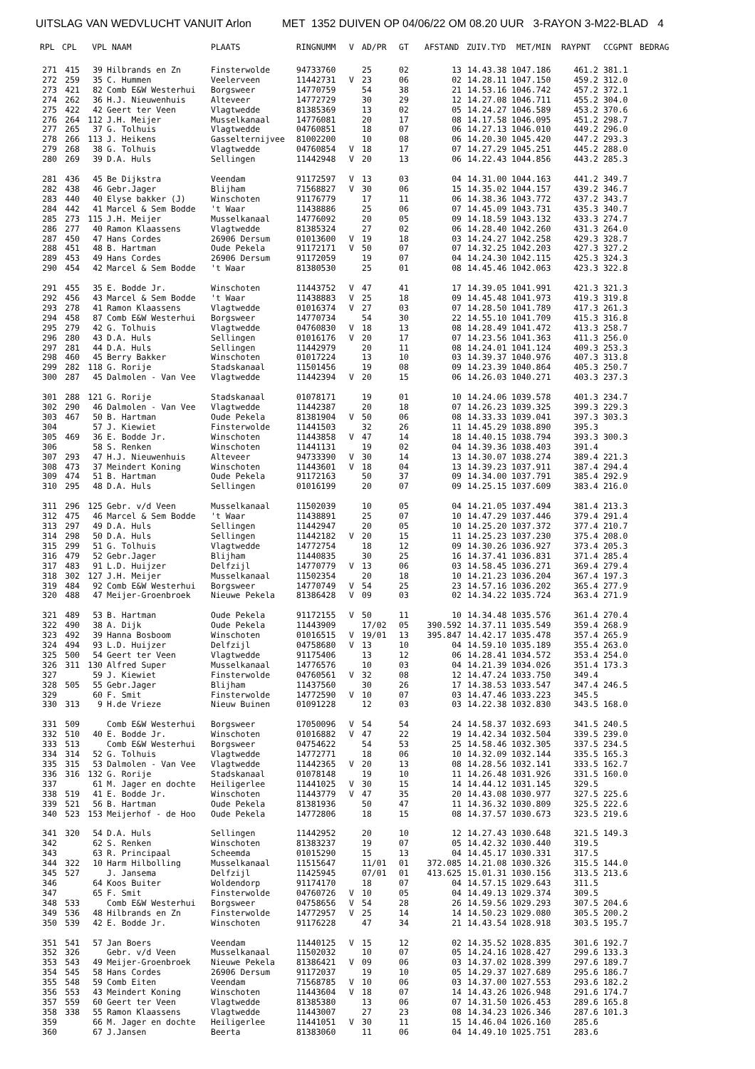UITSLAG VAN WEDVLUCHT VANUIT Arlon MET 1352 DUIVEN OP 04/06/22 OM 08.20 UUR 3-RAYON 3-M22-BLAD 4
| RPL | CPL | VPL | NAAM | PLAATS | RINGNUMM | V | AD/PR | GT | AFSTAND | ZUIV.TYD | MET/MIN | RAYPNT | CCGPNT | BEDRAG |
| --- | --- | --- | --- | --- | --- | --- | --- | --- | --- | --- | --- | --- | --- | --- |
| 271 | 415 | 39 | Hilbrands en Zn | Finsterwolde | 94733760 | | 25 | 02 | 13 | 14.43.38 | 1047.186 | 461.2 | 381.1 | |
| 272 | 259 | 35 | C. Hummen | Veelerveen | 11442731 | V | 23 | 06 | 02 | 14.28.11 | 1047.150 | 459.2 | 312.0 | |
| 273 | 421 | 82 | Comb E&W Westerhui | Borgsweer | 14770759 | | 54 | 38 | 21 | 14.53.16 | 1046.742 | 457.2 | 372.1 | |
| 274 | 262 | 36 | H.J. Nieuwenhuis | Alteveer | 14772729 | | 30 | 29 | 12 | 14.27.08 | 1046.711 | 455.2 | 304.0 | |
| 275 | 422 | 42 | Geert ter Veen | Vlagtwedde | 81385369 | | 13 | 02 | 05 | 14.24.27 | 1046.589 | 453.2 | 370.6 | |
| 276 | 264 | 112 | J.H. Meijer | Musselkanaal | 14776081 | | 20 | 17 | 08 | 14.17.58 | 1046.095 | 451.2 | 298.7 | |
| 277 | 265 | 37 | G. Tolhuis | Vlagtwedde | 04760851 | | 18 | 07 | 06 | 14.27.13 | 1046.010 | 449.2 | 296.0 | |
| 278 | 266 | 113 | J. Heikens | Gasselternijvee | 81002200 | | 10 | 08 | 06 | 14.20.30 | 1045.420 | 447.2 | 293.3 | |
| 279 | 268 | 38 | G. Tolhuis | Vlagtwedde | 04760854 | V | 18 | 17 | 07 | 14.27.29 | 1045.251 | 445.2 | 288.0 | |
| 280 | 269 | 39 | D.A. Huls | Sellingen | 11442948 | V | 20 | 13 | 06 | 14.22.43 | 1044.856 | 443.2 | 285.3 | |
| 281 | 436 | 45 | Be Dijkstra | Veendam | 91172597 | V | 13 | 03 | 04 | 14.31.00 | 1044.163 | 441.2 | 349.7 | |
| 282 | 438 | 46 | Gebr.Jager | Blijham | 71568827 | V | 30 | 06 | 15 | 14.35.02 | 1044.157 | 439.2 | 346.7 | |
| 283 | 440 | 40 | Elyse bakker (J) | Winschoten | 91176779 | | 17 | 11 | 06 | 14.38.36 | 1043.772 | 437.2 | 343.7 | |
| 284 | 442 | 41 | Marcel & Sem Bodde | 't Waar | 11438886 | | 25 | 06 | 07 | 14.45.09 | 1043.731 | 435.3 | 340.7 | |
| 285 | 273 | 115 | J.H. Meijer | Musselkanaal | 14776092 | | 20 | 05 | 09 | 14.18.59 | 1043.132 | 433.3 | 274.7 | |
| 286 | 277 | 40 | Ramon Klaassens | Vlagtwedde | 81385324 | | 27 | 02 | 06 | 14.28.40 | 1042.260 | 431.3 | 264.0 | |
| 287 | 450 | 47 | Hans Cordes | 26906 Dersum | 01013600 | V | 19 | 18 | 03 | 14.24.27 | 1042.258 | 429.3 | 328.7 | |
| 288 | 451 | 48 | B. Hartman | Oude Pekela | 91172171 | V | 50 | 07 | 07 | 14.32.25 | 1042.203 | 427.3 | 327.2 | |
| 289 | 453 | 49 | Hans Cordes | 26906 Dersum | 91172059 | | 19 | 07 | 04 | 14.24.30 | 1042.115 | 425.3 | 324.3 | |
| 290 | 454 | 42 | Marcel & Sem Bodde | 't Waar | 81380530 | | 25 | 01 | 08 | 14.45.46 | 1042.063 | 423.3 | 322.8 | |
| 291 | 455 | 35 | E. Bodde Jr. | Winschoten | 11443752 | V | 47 | 41 | 17 | 14.39.05 | 1041.991 | 421.3 | 321.3 | |
| 292 | 456 | 43 | Marcel & Sem Bodde | 't Waar | 11438883 | V | 25 | 18 | 09 | 14.45.48 | 1041.973 | 419.3 | 319.8 | |
| 293 | 278 | 41 | Ramon Klaassens | Vlagtwedde | 01016374 | V | 27 | 03 | 07 | 14.28.50 | 1041.789 | 417.3 | 261.3 | |
| 294 | 458 | 87 | Comb E&W Westerhui | Borgsweer | 14770734 | | 54 | 30 | 22 | 14.55.10 | 1041.709 | 415.3 | 316.8 | |
| 295 | 279 | 42 | G. Tolhuis | Vlagtwedde | 04760830 | V | 18 | 13 | 08 | 14.28.49 | 1041.472 | 413.3 | 258.7 | |
| 296 | 280 | 43 | D.A. Huls | Sellingen | 01016176 | V | 20 | 17 | 07 | 14.23.56 | 1041.363 | 411.3 | 256.0 | |
| 297 | 281 | 44 | D.A. Huls | Sellingen | 11442979 | | 20 | 11 | 08 | 14.24.01 | 1041.124 | 409.3 | 253.3 | |
| 298 | 460 | 45 | Berry Bakker | Winschoten | 01017224 | | 13 | 10 | 03 | 14.39.37 | 1040.976 | 407.3 | 313.8 | |
| 299 | 282 | 118 | G. Rorije | Stadskanaal | 11501456 | | 19 | 08 | 09 | 14.23.39 | 1040.864 | 405.3 | 250.7 | |
| 300 | 287 | 45 | Dalmolen - Van Vee | Vlagtwedde | 11442394 | V | 20 | 15 | 06 | 14.26.03 | 1040.271 | 403.3 | 237.3 | |
| 301 | 288 | 121 | G. Rorije | Stadskanaal | 01078171 | | 19 | 01 | 10 | 14.24.06 | 1039.578 | 401.3 | 234.7 | |
| 302 | 290 | 46 | Dalmolen - Van Vee | Vlagtwedde | 11442387 | | 20 | 18 | 07 | 14.26.23 | 1039.325 | 399.3 | 229.3 | |
| 303 | 467 | 50 | B. Hartman | Oude Pekela | 81381904 | V | 50 | 06 | 08 | 14.33.33 | 1039.041 | 397.3 | 303.3 | |
| 304 | | 57 | J. Kiewiet | Finsterwolde | 11441503 | | 32 | 26 | 11 | 14.45.29 | 1038.890 | 395.3 | | |
| 305 | 469 | 36 | E. Bodde Jr. | Winschoten | 11443858 | V | 47 | 14 | 18 | 14.40.15 | 1038.794 | 393.3 | 300.3 | |
| 306 | | 58 | S. Renken | Winschoten | 11441131 | | 19 | 02 | 04 | 14.39.36 | 1038.403 | 391.4 | | |
| 307 | 293 | 47 | H.J. Nieuwenhuis | Alteveer | 94733390 | V | 30 | 14 | 13 | 14.30.07 | 1038.274 | 389.4 | 221.3 | |
| 308 | 473 | 37 | Meindert Koning | Winschoten | 11443601 | V | 18 | 04 | 13 | 14.39.23 | 1037.911 | 387.4 | 294.4 | |
| 309 | 474 | 51 | B. Hartman | Oude Pekela | 91172163 | | 50 | 37 | 09 | 14.34.00 | 1037.791 | 385.4 | 292.9 | |
| 310 | 295 | 48 | D.A. Huls | Sellingen | 01016199 | | 20 | 07 | 09 | 14.25.15 | 1037.609 | 383.4 | 216.0 | |
| 311 | 296 | 125 | Gebr. v/d Veen | Musselkanaal | 11502039 | | 10 | 05 | 04 | 14.21.05 | 1037.494 | 381.4 | 213.3 | |
| 312 | 475 | 46 | Marcel & Sem Bodde | 't Waar | 11438891 | | 25 | 07 | 10 | 14.47.29 | 1037.446 | 379.4 | 291.4 | |
| 313 | 297 | 49 | D.A. Huls | Sellingen | 11442947 | | 20 | 05 | 10 | 14.25.20 | 1037.372 | 377.4 | 210.7 | |
| 314 | 298 | 50 | D.A. Huls | Sellingen | 11442182 | V | 20 | 15 | 11 | 14.25.23 | 1037.230 | 375.4 | 208.0 | |
| 315 | 299 | 51 | G. Tolhuis | Vlagtwedde | 14772754 | | 18 | 12 | 09 | 14.30.26 | 1036.927 | 373.4 | 205.3 | |
| 316 | 479 | 52 | Gebr.Jager | Blijham | 11440835 | | 30 | 25 | 16 | 14.37.41 | 1036.831 | 371.4 | 285.4 | |
| 317 | 483 | 91 | L.D. Huijzer | Delfzijl | 14770779 | V | 13 | 06 | 03 | 14.58.45 | 1036.271 | 369.4 | 279.4 | |
| 318 | 302 | 127 | J.H. Meijer | Musselkanaal | 11502354 | | 20 | 18 | 10 | 14.21.23 | 1036.204 | 367.4 | 197.3 | |
| 319 | 484 | 92 | Comb E&W Westerhui | Borgsweer | 14770749 | V | 54 | 25 | 23 | 14.57.16 | 1036.202 | 365.4 | 277.9 | |
| 320 | 488 | 47 | Meijer-Groenbroek | Nieuwe Pekela | 81386428 | V | 09 | 03 | 02 | 14.34.22 | 1035.724 | 363.4 | 271.9 | |
| 321 | 489 | 53 | B. Hartman | Oude Pekela | 91172155 | V | 50 | 11 | 10 | 14.34.48 | 1035.576 | 361.4 | 270.4 | |
| 322 | 490 | 38 | A. Dijk | Oude Pekela | 11443909 | | 17/02 | 05 | 390.592 | 14.37.11 | 1035.549 | 359.4 | 268.9 | |
| 323 | 492 | 39 | Hanna Bosboom | Winschoten | 01016515 | V | 19/01 | 13 | 395.847 | 14.42.17 | 1035.478 | 357.4 | 265.9 | |
| 324 | 494 | 93 | L.D. Huijzer | Delfzijl | 04758680 | V | 13 | 10 | 04 | 14.59.10 | 1035.189 | 355.4 | 263.0 | |
| 325 | 500 | 54 | Geert ter Veen | Vlagtwedde | 91175406 | | 13 | 12 | 06 | 14.28.41 | 1034.572 | 353.4 | 254.0 | |
| 326 | 311 | 130 | Alfred Super | Musselkanaal | 14776576 | | 10 | 03 | 04 | 14.21.39 | 1034.026 | 351.4 | 173.3 | |
| 327 | | 59 | J. Kiewiet | Finsterwolde | 04760561 | V | 32 | 08 | 12 | 14.47.24 | 1033.750 | 349.4 | | |
| 328 | 505 | 55 | Gebr.Jager | Blijham | 11437560 | | 30 | 26 | 17 | 14.38.53 | 1033.547 | 347.4 | 246.5 | |
| 329 | | 60 | F. Smit | Finsterwolde | 14772590 | V | 10 | 07 | 03 | 14.47.46 | 1033.223 | 345.5 | | |
| 330 | 313 | 9 | H.de Vrieze | Nieuw Buinen | 01091228 | | 12 | 03 | 03 | 14.22.38 | 1032.830 | 343.5 | 168.0 | |
| 331 | 509 | | Comb E&W Westerhui | Borgsweer | 17050096 | V | 54 | 54 | 24 | 14.58.37 | 1032.693 | 341.5 | 240.5 | |
| 332 | 510 | 40 | E. Bodde Jr. | Winschoten | 01016882 | V | 47 | 22 | 19 | 14.42.34 | 1032.504 | 339.5 | 239.0 | |
| 333 | 513 | | Comb E&W Westerhui | Borgsweer | 04754622 | | 54 | 53 | 25 | 14.58.46 | 1032.305 | 337.5 | 234.5 | |
| 334 | 314 | 52 | G. Tolhuis | Vlagtwedde | 14772771 | | 18 | 06 | 10 | 14.32.09 | 1032.144 | 335.5 | 165.3 | |
| 335 | 315 | 53 | Dalmolen - Van Vee | Vlagtwedde | 11442365 | V | 20 | 13 | 08 | 14.28.56 | 1032.141 | 333.5 | 162.7 | |
| 336 | 316 | 132 | G. Rorije | Stadskanaal | 01078148 | | 19 | 10 | 11 | 14.26.48 | 1031.926 | 331.5 | 160.0 | |
| 337 | | 61 | M. Jager en dochte | Heiligerlee | 11441025 | V | 30 | 15 | 14 | 14.44.12 | 1031.145 | 329.5 | | |
| 338 | 519 | 41 | E. Bodde Jr. | Winschoten | 11443779 | V | 47 | 35 | 20 | 14.43.08 | 1030.977 | 327.5 | 225.6 | |
| 339 | 521 | 56 | B. Hartman | Oude Pekela | 81381936 | | 50 | 47 | 11 | 14.36.32 | 1030.809 | 325.5 | 222.6 | |
| 340 | 523 | 153 | Meijerhof - de Hoo | Oude Pekela | 14772806 | | 18 | 15 | 08 | 14.37.57 | 1030.673 | 323.5 | 219.6 | |
| 341 | 320 | 54 | D.A. Huls | Sellingen | 11442952 | | 20 | 10 | 12 | 14.27.43 | 1030.648 | 321.5 | 149.3 | |
| 342 | | 62 | S. Renken | Winschoten | 81383237 | | 19 | 07 | 05 | 14.42.32 | 1030.440 | 319.5 | | |
| 343 | | 63 | R. Principaal | Scheemda | 01015290 | | 15 | 13 | 04 | 14.45.17 | 1030.331 | 317.5 | | |
| 344 | 322 | 10 | Harm Hilbolling | Musselkanaal | 11515647 | | 11/01 | 01 | 372.085 | 14.21.08 | 1030.326 | 315.5 | 144.0 | |
| 345 | 527 | | J. Jansema | Delfzijl | 11425945 | | 07/01 | 01 | 413.625 | 15.01.31 | 1030.156 | 313.5 | 213.6 | |
| 346 | | 64 | Koos Buiter | Woldendorp | 91174170 | | 18 | 07 | 04 | 14.57.15 | 1029.643 | 311.5 | | |
| 347 | | 65 | F. Smit | Finsterwolde | 04760726 | V | 10 | 05 | 04 | 14.49.13 | 1029.374 | 309.5 | | |
| 348 | 533 | | Comb E&W Westerhui | Borgsweer | 04758656 | V | 54 | 28 | 26 | 14.59.56 | 1029.293 | 307.5 | 204.6 | |
| 349 | 536 | 48 | Hilbrands en Zn | Finsterwolde | 14772957 | V | 25 | 14 | 14 | 14.50.23 | 1029.080 | 305.5 | 200.2 | |
| 350 | 539 | 42 | E. Bodde Jr. | Winschoten | 91176228 | | 47 | 34 | 21 | 14.43.54 | 1028.918 | 303.5 | 195.7 | |
| 351 | 541 | 57 | Jan Boers | Veendam | 11440125 | V | 15 | 12 | 02 | 14.35.52 | 1028.835 | 301.6 | 192.7 | |
| 352 | 326 | | Gebr. v/d Veen | Musselkanaal | 11502032 | | 10 | 07 | 05 | 14.24.16 | 1028.427 | 299.6 | 133.3 | |
| 353 | 543 | 49 | Meijer-Groenbroek | Nieuwe Pekela | 81386421 | V | 09 | 06 | 03 | 14.37.02 | 1028.399 | 297.6 | 189.7 | |
| 354 | 545 | 58 | Hans Cordes | 26906 Dersum | 91172037 | | 19 | 10 | 05 | 14.29.37 | 1027.689 | 295.6 | 186.7 | |
| 355 | 548 | 59 | Comb Eiten | Veendam | 71568785 | V | 10 | 06 | 03 | 14.37.00 | 1027.553 | 293.6 | 182.2 | |
| 356 | 553 | 43 | Meindert Koning | Winschoten | 11443604 | V | 18 | 07 | 14 | 14.43.26 | 1026.948 | 291.6 | 174.7 | |
| 357 | 559 | 60 | Geert ter Veen | Vlagtwedde | 81385380 | | 13 | 06 | 07 | 14.31.50 | 1026.453 | 289.6 | 165.8 | |
| 358 | 338 | 55 | Ramon Klaassens | Vlagtwedde | 11443007 | | 27 | 23 | 08 | 14.34.23 | 1026.346 | 287.6 | 101.3 | |
| 359 | | 66 | M. Jager en dochte | Heiligerlee | 11441051 | V | 30 | 11 | 15 | 14.46.04 | 1026.160 | 285.6 | | |
| 360 | | 67 | J.Jansen | Beerta | 81383060 | | 11 | 06 | 04 | 14.49.10 | 1025.751 | 283.6 | | |